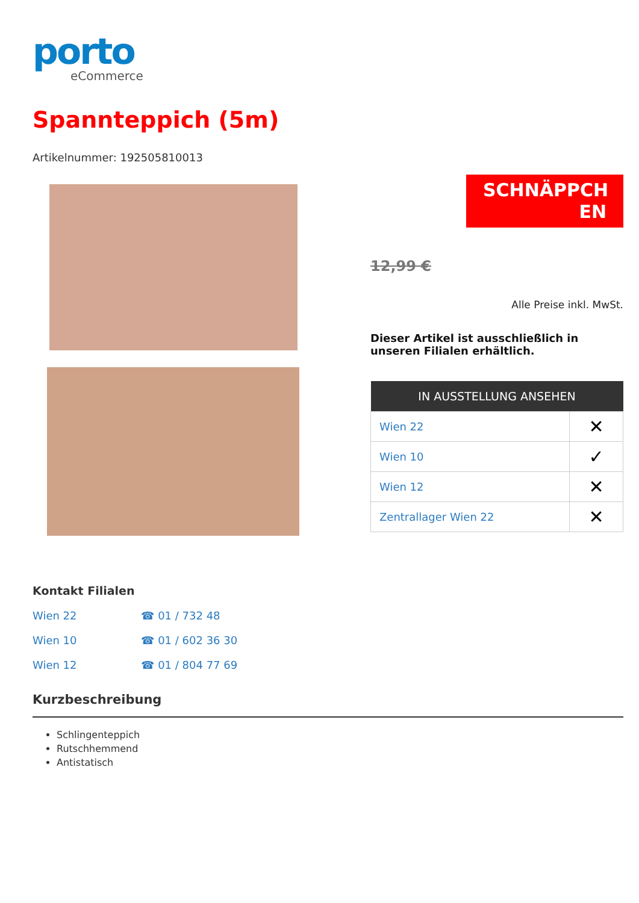porto
eCommerce
Spannteppich (5m)
Artikelnummer: 192505810013
SCHNÄPPCH EN
12,99 €
Alle Preise inkl. MwSt.
Dieser Artikel ist ausschließlich in unseren Filialen erhältlich.
| IN AUSSTELLUNG ANSEHEN | |
| --- | --- |
| Wien 22 | ✕ |
| Wien 10 | ✓ |
| Wien 12 | ✕ |
| Zentrallager Wien 22 | ✕ |
Kontakt Filialen
Wien 22 ☎ 01 / 732 48
Wien 10 ☎ 01 / 602 36 30
Wien 12 ☎ 01 / 804 77 69
Kurzbeschreibung
Schlingenteppich
Rutschhemmend
Antistatisch